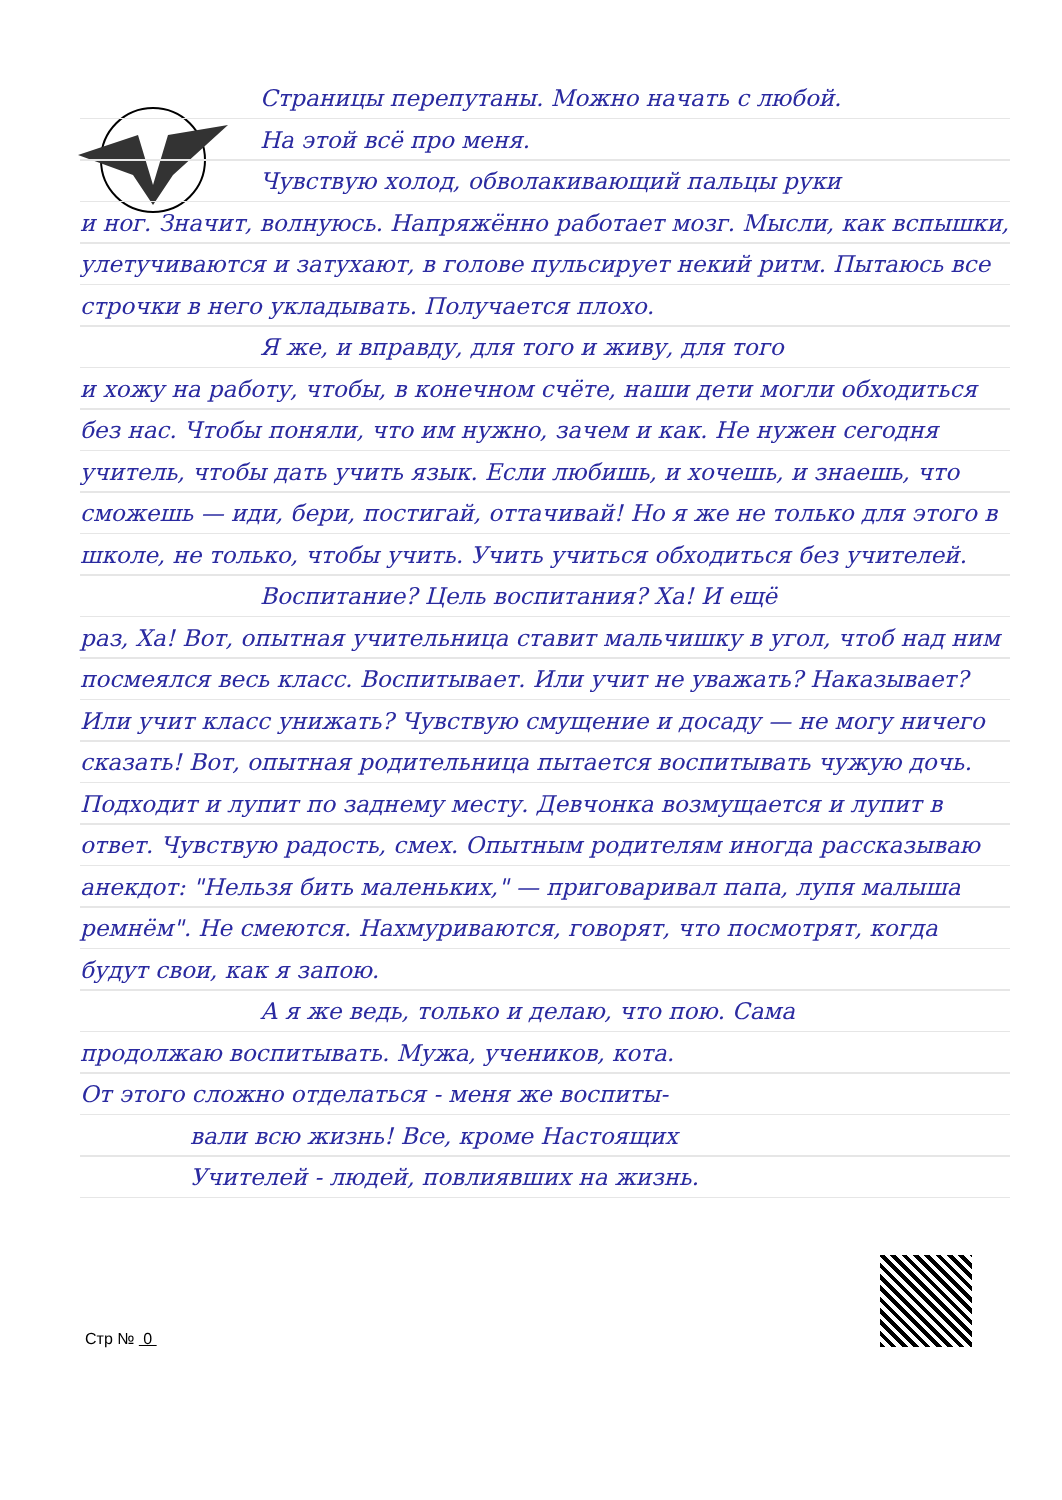Страницы перепутаны. Можно начать с любой.
На этой всё про меня.
Чувствую холод, обволакивающий пальцы руки
и ног. Значит, волнуюсь. Напряжённо работает мозг. Мысли, как вспышки, улетучиваются и затухают, в голове пульсирует некий ритм. Пытаюсь все строчки в него укладывать. Получается плохо.
Я же, и вправду, для того и живу, для того
и хожу на работу, чтобы, в конечном счёте, наши дети могли обходиться без нас. Чтобы поняли, что им нужно, зачем и как. Не нужен сегодня учитель, чтобы дать учить язык. Если любишь, и хочешь, и знаешь, что сможешь — иди, бери, постигай, оттачивай! Но я же не только для этого в школе, не только, чтобы учить. Учить учиться обходиться без учителей.
Воспитание? Цель воспитания? Ха! И ещё
раз, Ха! Вот, опытная учительница ставит мальчишку в угол, чтоб над ним посмеялся весь класс. Воспитывает. Или учит не уважать? Наказывает? Или учит класс унижать? Чувствую смущение и досаду — не могу ничего сказать! Вот, опытная родительница пытается воспитывать чужую дочь. Подходит и лупит по заднему месту. Девчонка возмущается и лупит в ответ. Чувствую радость, смех. Опытным родителям иногда рассказываю анекдот: "Нельзя бить маленьких," — приговаривал папа, лупя малыша ремнём". Не смеются. Нахмуриваются, говорят, что посмотрят, когда будут свои, как я запою.
А я же ведь, только и делаю, что пою. Сама
продолжаю воспитывать. Мужа, учеников, кота.
От этого сложно отделаться - меня же воспиты-
вали всю жизнь! Все, кроме Настоящих
Учителей - людей, повлиявших на жизнь.
Стр № 0